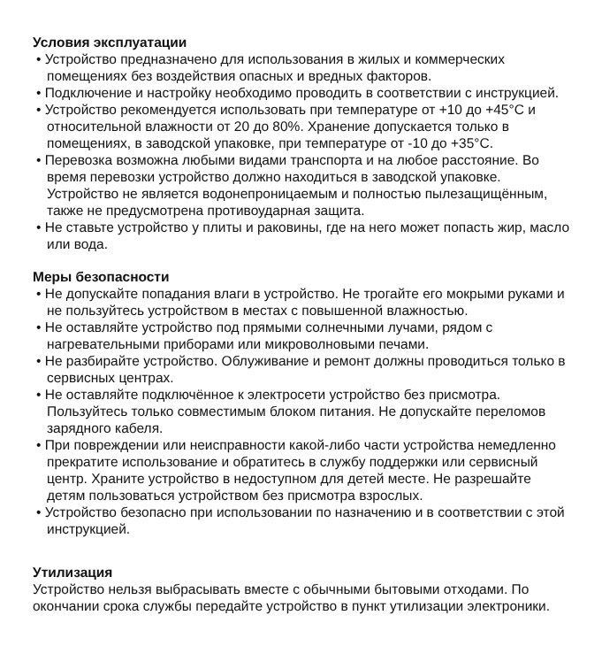Условия эксплуатации
• Устройство предназначено для использования в жилых и коммерческих помещениях без воздействия опасных и вредных факторов.
• Подключение и настройку необходимо проводить в соответствии с инструкцией.
• Устройство рекомендуется использовать при температуре от +10 до +45°C и относительной влажности от 20 до 80%. Хранение допускается только в помещениях, в заводской упаковке, при температуре от -10 до +35°C.
• Перевозка возможна любыми видами транспорта и на любое расстояние. Во время перевозки устройство должно находиться в заводской упаковке. Устройство не является водонепроницаемым и полностью пылезащищённым, также не предусмотрена противоударная защита.
• Не ставьте устройство у плиты и раковины, где на него может попасть жир, масло или вода.
Меры безопасности
• Не допускайте попадания влаги в устройство. Не трогайте его мокрыми руками и не пользуйтесь устройством в местах с повышенной влажностью.
• Не оставляйте устройство под прямыми солнечными лучами, рядом с нагревательными приборами или микроволновыми печами.
• Не разбирайте устройство. Облуживание и ремонт должны проводиться только в сервисных центрах.
• Не оставляйте подключённое к электросети устройство без присмотра. Пользуйтесь только совместимым блоком питания. Не допускайте переломов зарядного кабеля.
• При повреждении или неисправности какой-либо части устройства немедленно прекратите использование и обратитесь в службу поддержки или сервисный центр. Храните устройство в недоступном для детей месте. Не разрешайте детям пользоваться устройством без присмотра взрослых.
• Устройство безопасно при использовании по назначению и в соответствии с этой инструкцией.
Утилизация
Устройство нельзя выбрасывать вместе с обычными бытовыми отходами. По окончании срока службы передайте устройство в пункт утилизации электроники.